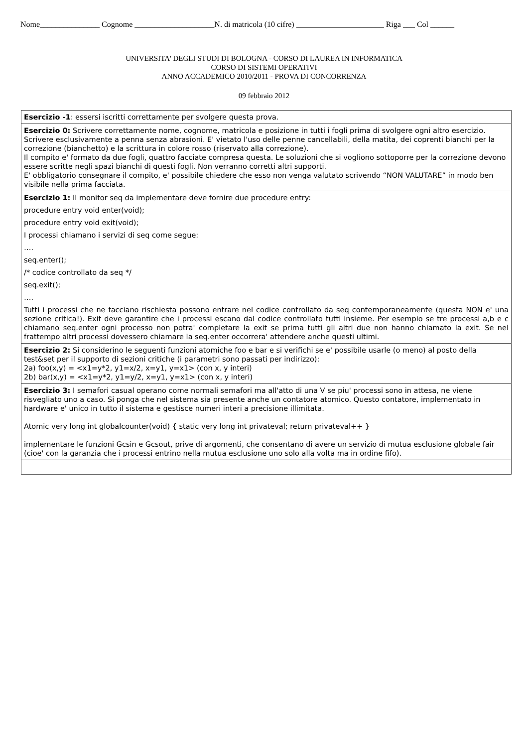Nome_______________ Cognome ____________________N. di matricola (10 cifre) ______________________ Riga ___ Col ______
UNIVERSITA' DEGLI STUDI DI BOLOGNA - CORSO DI LAUREA IN INFORMATICA
CORSO DI SISTEMI OPERATIVI
ANNO ACCADEMICO 2010/2011 - PROVA DI CONCORRENZA
09 febbraio 2012
| Esercizio -1 : essersi iscritti correttamente per svolgere questa prova. |
| Esercizio 0: Scrivere correttamente nome, cognome, matricola e posizione in tutti i fogli prima di svolgere ogni altro esercizio. Scrivere esclusivamente a penna senza abrasioni. E' vietato l'uso delle penne cancellabili, della matita, dei coprenti bianchi per la correzione (bianchetto) e la scrittura in colore rosso (riservato alla correzione). Il compito e' formato da due fogli, quattro facciate compresa questa. Le soluzioni che si vogliono sottoporre per la correzione devono essere scritte negli spazi bianchi di questi fogli. Non verranno corretti altri supporti. E' obbligatorio consegnare il compito, e' possibile chiedere che esso non venga valutato scrivendo “NON VALUTARE” in modo ben visibile nella prima facciata. |
| Esercizio 1: Il monitor seq da implementare deve fornire due procedure entry: procedure entry void enter(void); procedure entry void exit(void); I processi chiamano i servizi di seq come segue: …. seq.enter(); /* codice controllato da seq */ seq.exit(); …. Tutti i processi che ne facciano rischiesta possono entrare nel codice controllato da seq contemporaneamente (questa NON e' una sezione critica!). Exit deve garantire che i processi escano dal codice controllato tutti insieme. Per esempio se tre processi a,b e c chiamano seq.enter ogni processo non potra' completare la exit se prima tutti gli altri due non hanno chiamato la exit. Se nel frattempo altri processi dovessero chiamare la seq.enter occorrera' attendere anche questi ultimi. |
| Esercizio 2: Si considerino le seguenti funzioni atomiche foo e bar e si verifichi se e' possibile usarle (o meno) al posto della test&set per il supporto di sezioni critiche (i parametri sono passati per indirizzo): 2a) foo(x,y) = <x1=y*2, y1=x/2, x=y1, y=x1> (con x, y interi) 2b) bar(x,y) = <x1=y*2, y1=y/2, x=y1, y=x1> (con x, y interi) |
| Esercizio 3: I semafori casual operano come normali semafori ma all'atto di una V se piu' processi sono in attesa, ne viene risvegliato uno a caso. Si ponga che nel sistema sia presente anche un contatore atomico. Questo contatore, implementato in hardware e' unico in tutto il sistema e gestisce numeri interi a precisione illimitata. Atomic very long int globalcounter(void) { static very long int privateval; return privateval++ } implementare le funzioni Gcsin e Gcsout, prive di argomenti, che consentano di avere un servizio di mutua esclusione globale fair (cioe' con la garanzia che i processi entrino nella mutua esclusione uno solo alla volta ma in ordine fifo). |